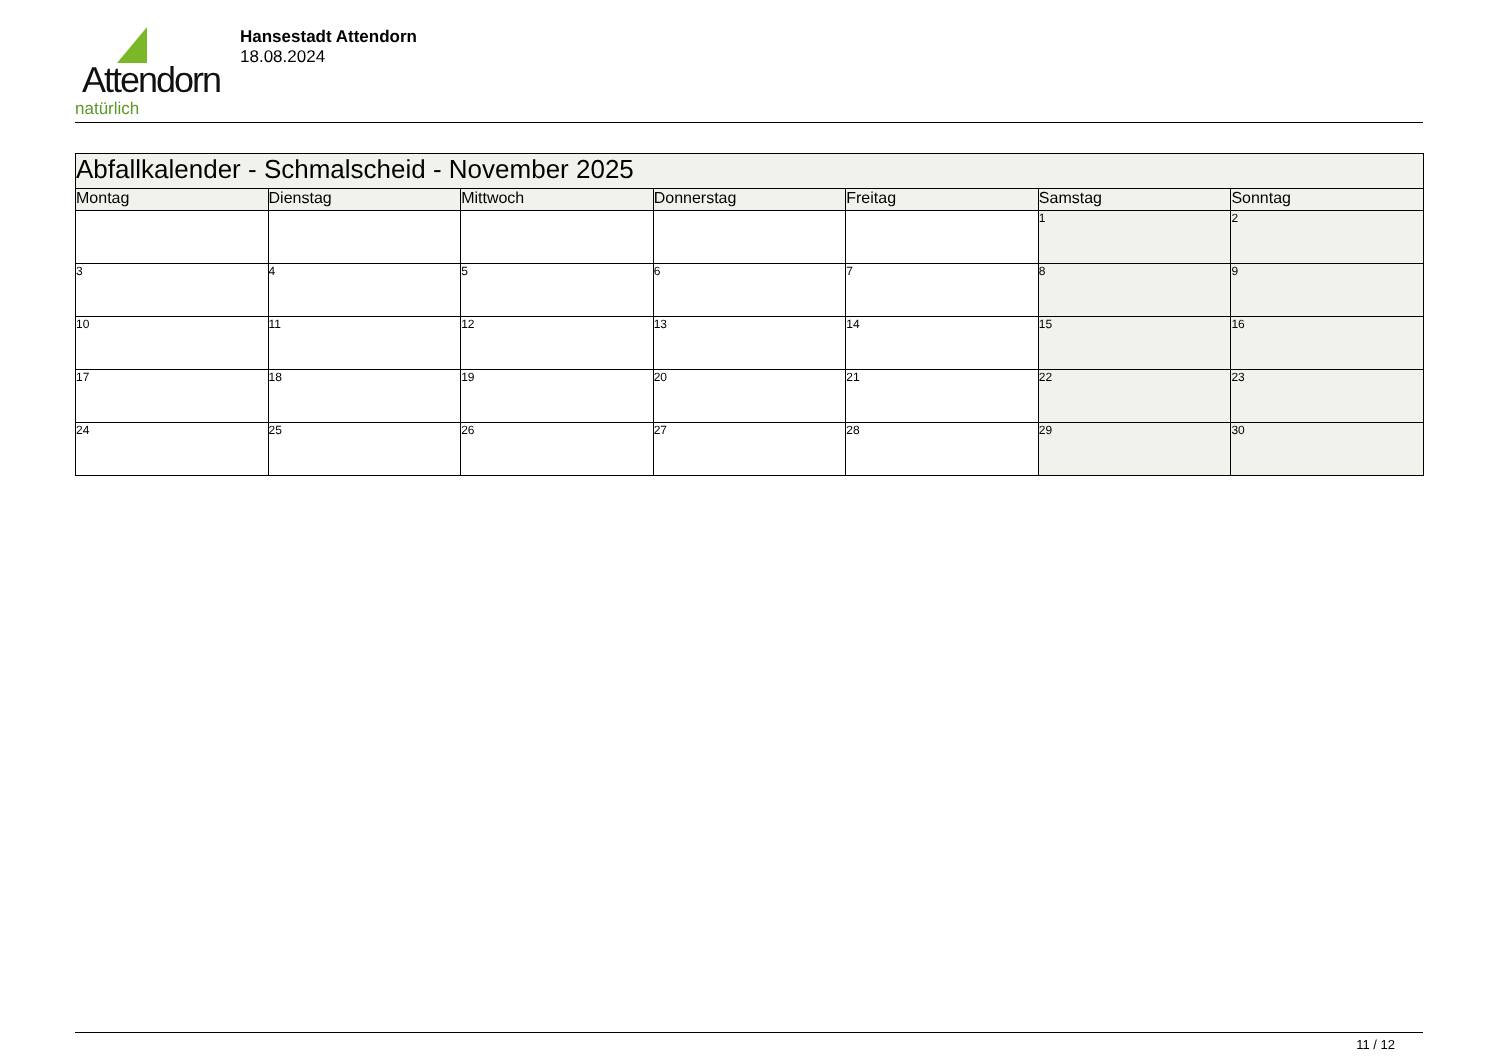Attendorn
natürlich
Hansestadt Attendorn
18.08.2024
| Abfallkalender - Schmalscheid - November 2025 | | | | | | |
| Montag | Dienstag | Mittwoch | Donnerstag | Freitag | Samstag | Sonntag |
| | | | | | 1 | 2 |
| 3 | 4 | 5 | 6 | 7 | 8 | 9 |
| 10 | 11 | 12 | 13 | 14 | 15 | 16 |
| 17 | 18 | 19 | 20 | 21 | 22 | 23 |
| 24 | 25 | 26 | 27 | 28 | 29 | 30 |
11 / 12